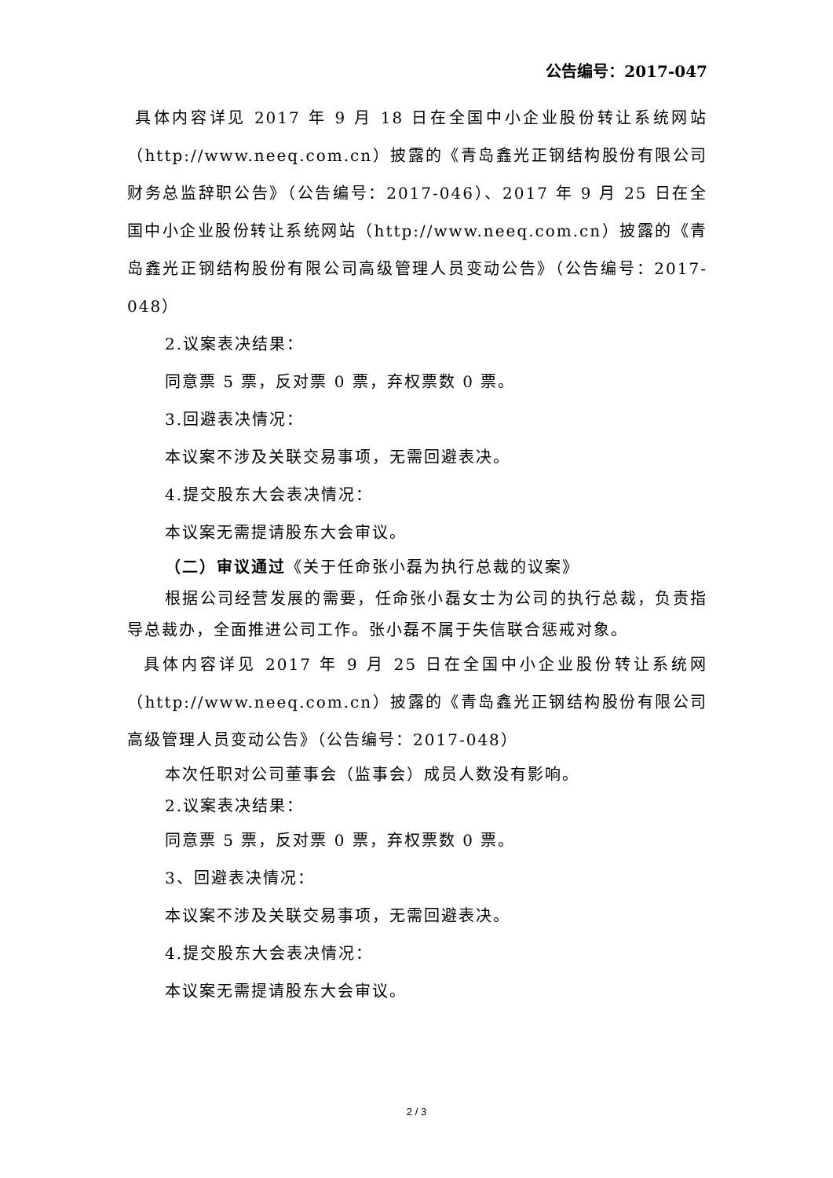公告编号：2017-047
具体内容详见 2017 年 9 月 18 日在全国中小企业股份转让系统网站（http://www.neeq.com.cn）披露的《青岛鑫光正钢结构股份有限公司财务总监辞职公告》（公告编号：2017-046）、2017 年 9 月 25 日在全国中小企业股份转让系统网站（http://www.neeq.com.cn）披露的《青岛鑫光正钢结构股份有限公司高级管理人员变动公告》（公告编号：2017-048）
2.议案表决结果：
同意票 5 票，反对票 0 票，弃权票数 0 票。
3.回避表决情况：
本议案不涉及关联交易事项，无需回避表决。
4.提交股东大会表决情况：
本议案无需提请股东大会审议。
（二）审议通过《关于任命张小磊为执行总裁的议案》
根据公司经营发展的需要，任命张小磊女士为公司的执行总裁，负责指导总裁办，全面推进公司工作。张小磊不属于失信联合惩戒对象。
具体内容详见 2017 年 9 月 25 日在全国中小企业股份转让系统网（http://www.neeq.com.cn）披露的《青岛鑫光正钢结构股份有限公司高级管理人员变动公告》（公告编号：2017-048）
本次任职对公司董事会（监事会）成员人数没有影响。
2.议案表决结果：
同意票 5 票，反对票 0 票，弃权票数 0 票。
3、回避表决情况：
本议案不涉及关联交易事项，无需回避表决。
4.提交股东大会表决情况：
本议案无需提请股东大会审议。
2 / 3